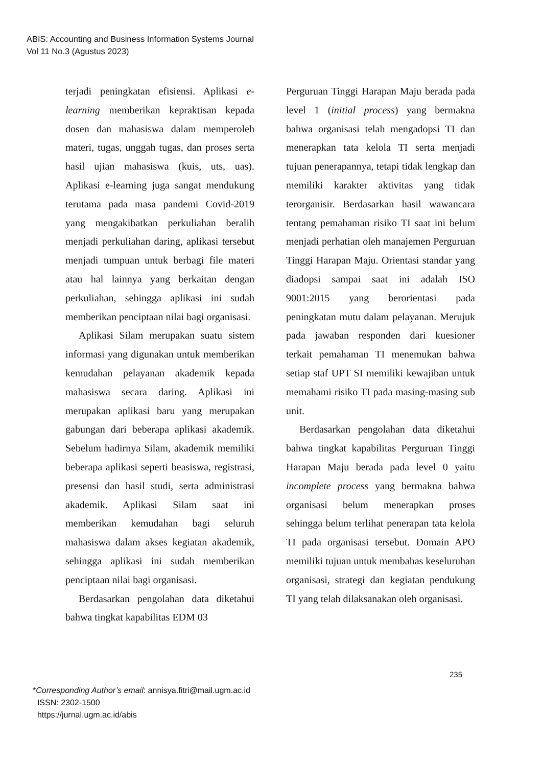ABIS: Accounting and Business Information Systems Journal
Vol 11 No.3 (Agustus 2023)
terjadi peningkatan efisiensi. Aplikasi e-learning memberikan kepraktisan kepada dosen dan mahasiswa dalam memperoleh materi, tugas, unggah tugas, dan proses serta hasil ujian mahasiswa (kuis, uts, uas). Aplikasi e-learning juga sangat mendukung terutama pada masa pandemi Covid-2019 yang mengakibatkan perkuliahan beralih menjadi perkuliahan daring, aplikasi tersebut menjadi tumpuan untuk berbagi file materi atau hal lainnya yang berkaitan dengan perkuliahan, sehingga aplikasi ini sudah memberikan penciptaan nilai bagi organisasi.
Aplikasi Silam merupakan suatu sistem informasi yang digunakan untuk memberikan kemudahan pelayanan akademik kepada mahasiswa secara daring. Aplikasi ini merupakan aplikasi baru yang merupakan gabungan dari beberapa aplikasi akademik. Sebelum hadirnya Silam, akademik memiliki beberapa aplikasi seperti beasiswa, registrasi, presensi dan hasil studi, serta administrasi akademik. Aplikasi Silam saat ini memberikan kemudahan bagi seluruh mahasiswa dalam akses kegiatan akademik, sehingga aplikasi ini sudah memberikan penciptaan nilai bagi organisasi.
Berdasarkan pengolahan data diketahui bahwa tingkat kapabilitas EDM 03
Perguruan Tinggi Harapan Maju berada pada level 1 (initial process) yang bermakna bahwa organisasi telah mengadopsi TI dan menerapkan tata kelola TI serta menjadi tujuan penerapannya, tetapi tidak lengkap dan memiliki karakter aktivitas yang tidak terorganisir. Berdasarkan hasil wawancara tentang pemahaman risiko TI saat ini belum menjadi perhatian oleh manajemen Perguruan Tinggi Harapan Maju. Orientasi standar yang diadopsi sampai saat ini adalah ISO 9001:2015 yang berorientasi pada peningkatan mutu dalam pelayanan. Merujuk pada jawaban responden dari kuesioner terkait pemahaman TI menemukan bahwa setiap staf UPT SI memiliki kewajiban untuk memahami risiko TI pada masing-masing sub unit.
Berdasarkan pengolahan data diketahui bahwa tingkat kapabilitas Perguruan Tinggi Harapan Maju berada pada level 0 yaitu incomplete process yang bermakna bahwa organisasi belum menerapkan proses sehingga belum terlihat penerapan tata kelola TI pada organisasi tersebut. Domain APO memiliki tujuan untuk membahas keseluruhan organisasi, strategi dan kegiatan pendukung TI yang telah dilaksanakan oleh organisasi.
235
*Corresponding Author’s email: annisya.fitri@mail.ugm.ac.id
ISSN: 2302-1500
https://jurnal.ugm.ac.id/abis